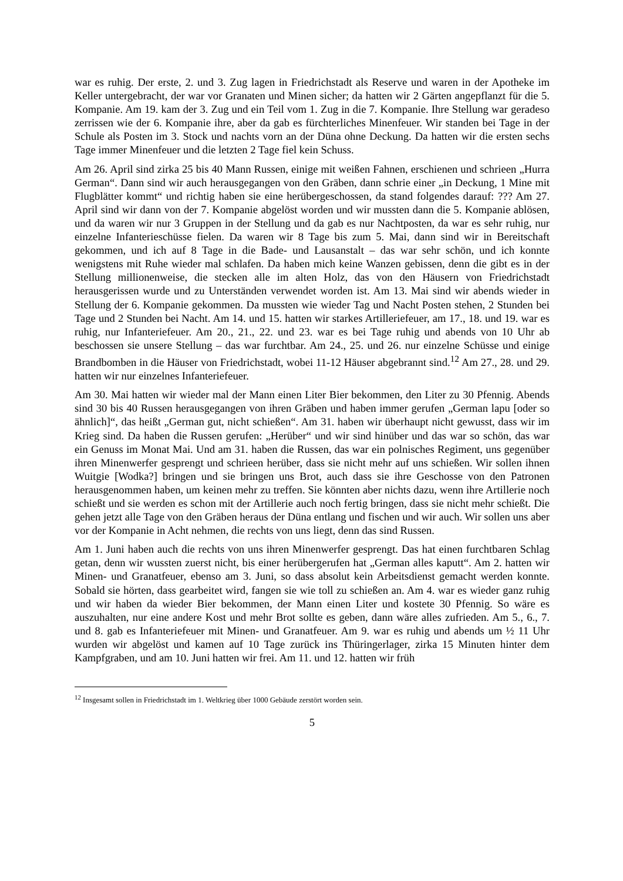war es ruhig. Der erste, 2. und 3. Zug lagen in Friedrichstadt als Reserve und waren in der Apotheke im Keller untergebracht, der war vor Granaten und Minen sicher; da hatten wir 2 Gärten angepflanzt für die 5. Kompanie. Am 19. kam der 3. Zug und ein Teil vom 1. Zug in die 7. Kompanie. Ihre Stellung war geradeso zerrissen wie der 6. Kompanie ihre, aber da gab es fürchterliches Minenfeuer. Wir standen bei Tage in der Schule als Posten im 3. Stock und nachts vorn an der Düna ohne Deckung. Da hatten wir die ersten sechs Tage immer Minenfeuer und die letzten 2 Tage fiel kein Schuss.
Am 26. April sind zirka 25 bis 40 Mann Russen, einige mit weißen Fahnen, erschienen und schrieen „Hurra German“. Dann sind wir auch herausgegangen von den Gräben, dann schrie einer „in Deckung, 1 Mine mit Flugblätter kommt“ und richtig haben sie eine herübergeschossen, da stand folgendes darauf: ??? Am 27. April sind wir dann von der 7. Kompanie abgelöst worden und wir mussten dann die 5. Kompanie ablösen, und da waren wir nur 3 Gruppen in der Stellung und da gab es nur Nachtposten, da war es sehr ruhig, nur einzelne Infanterieschüsse fielen. Da waren wir 8 Tage bis zum 5. Mai, dann sind wir in Bereitschaft gekommen, und ich auf 8 Tage in die Bade- und Lausanstalt – das war sehr schön, und ich konnte wenigstens mit Ruhe wieder mal schlafen. Da haben mich keine Wanzen gebissen, denn die gibt es in der Stellung millionenweise, die stecken alle im alten Holz, das von den Häusern von Friedrichstadt herausgerissen wurde und zu Unterständen verwendet worden ist. Am 13. Mai sind wir abends wieder in Stellung der 6. Kompanie gekommen. Da mussten wie wieder Tag und Nacht Posten stehen, 2 Stunden bei Tage und 2 Stunden bei Nacht. Am 14. und 15. hatten wir starkes Artilleriefeuer, am 17., 18. und 19. war es ruhig, nur Infanteriefeuer. Am 20., 21., 22. und 23. war es bei Tage ruhig und abends von 10 Uhr ab beschossen sie unsere Stellung – das war furchtbar. Am 24., 25. und 26. nur einzelne Schüsse und einige Brandbomben in die Häuser von Friedrichstadt, wobei 11-12 Häuser abgebrannt sind.<sup>12</sup> Am 27., 28. und 29. hatten wir nur einzelnes Infanteriefeuer.
Am 30. Mai hatten wir wieder mal der Mann einen Liter Bier bekommen, den Liter zu 30 Pfennig. Abends sind 30 bis 40 Russen herausgegangen von ihren Gräben und haben immer gerufen „German lapu [oder so ähnlich]“, das heißt „German gut, nicht schießen“. Am 31. haben wir überhaupt nicht gewusst, dass wir im Krieg sind. Da haben die Russen gerufen: „Herüber“ und wir sind hinüber und das war so schön, das war ein Genuss im Monat Mai. Und am 31. haben die Russen, das war ein polnisches Regiment, uns gegenüber ihren Minenwerfer gesprengt und schrieen herüber, dass sie nicht mehr auf uns schießen. Wir sollen ihnen Wuitgie [Wodka?] bringen und sie bringen uns Brot, auch dass sie ihre Geschosse von den Patronen herausgenommen haben, um keinen mehr zu treffen. Sie könnten aber nichts dazu, wenn ihre Artillerie noch schießt und sie werden es schon mit der Artillerie auch noch fertig bringen, dass sie nicht mehr schießt. Die gehen jetzt alle Tage von den Gräben heraus der Düna entlang und fischen und wir auch. Wir sollen uns aber vor der Kompanie in Acht nehmen, die rechts von uns liegt, denn das sind Russen.
Am 1. Juni haben auch die rechts von uns ihren Minenwerfer gesprengt. Das hat einen furchtbaren Schlag getan, denn wir wussten zuerst nicht, bis einer herübergerufen hat „German alles kaputt“. Am 2. hatten wir Minen- und Granatfeuer, ebenso am 3. Juni, so dass absolut kein Arbeitsdienst gemacht werden konnte. Sobald sie hörten, dass gearbeitet wird, fangen sie wie toll zu schießen an. Am 4. war es wieder ganz ruhig und wir haben da wieder Bier bekommen, der Mann einen Liter und kostete 30 Pfennig. So wäre es auszuhalten, nur eine andere Kost und mehr Brot sollte es geben, dann wäre alles zufrieden. Am 5., 6., 7. und 8. gab es Infanteriefeuer mit Minen- und Granatfeuer. Am 9. war es ruhig und abends um ½ 11 Uhr wurden wir abgelöst und kamen auf 10 Tage zurück ins Thüringerlager, zirka 15 Minuten hinter dem Kampfgraben, und am 10. Juni hatten wir frei. Am 11. und 12. hatten wir früh
<sup>12</sup> Insgesamt sollen in Friedrichstadt im 1. Weltkrieg über 1000 Gebäude zerstört worden sein.
5